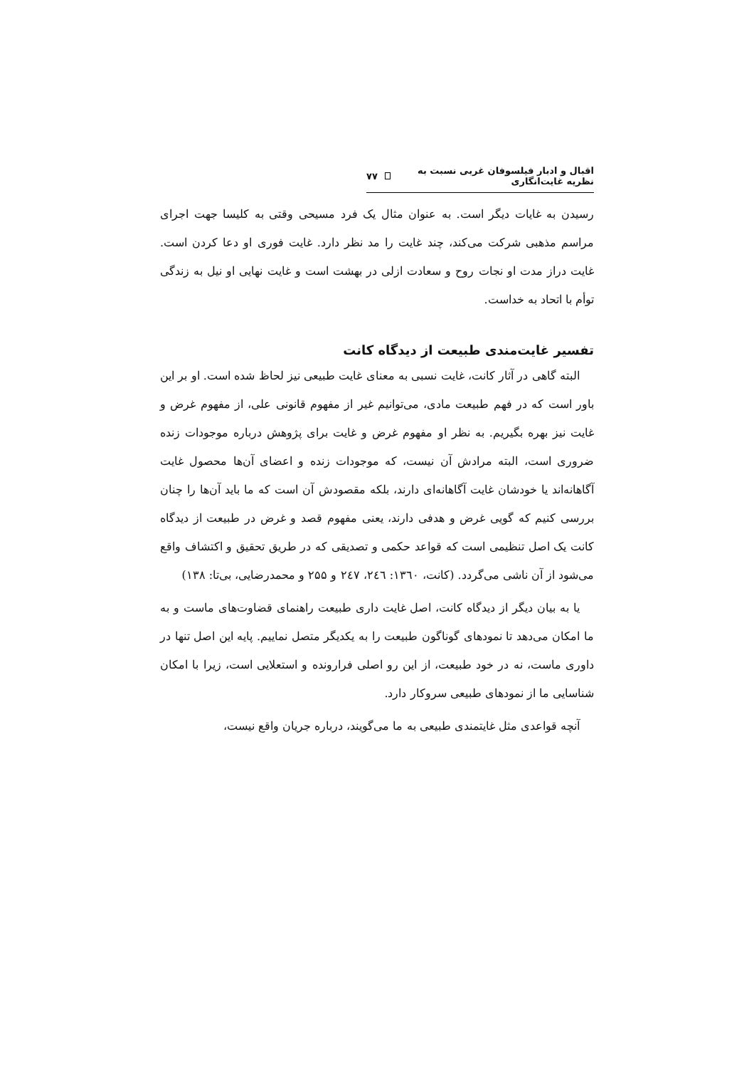اقبال و ادبار فیلسوفان غربی نسبت به نظریه غایت‌انگاری ۷۷
رسیدن به غایات دیگر است. به عنوان مثال یک فرد مسیحی وقتی به کلیسا جهت اجرای مراسم مذهبی شرکت می‌کند، چند غایت را مد نظر دارد. غایت فوری او دعا کردن است. غایت دراز مدت او نجات روح و سعادت ازلی در بهشت است و غایت نهایی او نیل به زندگی توأم با اتحاد به خداست.
تفسیر غایت‌مندی طبیعت از دیدگاه کانت
البته گاهی در آثار کانت، غایت نسبی به معنای غایت طبیعی نیز لحاظ شده است. او بر این باور است که در فهم طبیعت مادی، می‌توانیم غیر از مفهوم قانونی علی، از مفهوم غرض و غایت نیز بهره بگیریم. به نظر او مفهوم غرض و غایت برای پژوهش درباره موجودات زنده ضروری است، البته مرادش آن نیست، که موجودات زنده و اعضای آن‌ها محصول غایت آگاهانه‌اند یا خودشان غایت آگاهانه‌ای دارند، بلکه مقصودش آن است که ما باید آن‌ها را چنان بررسی کنیم که گویی غرض و هدفی دارند، یعنی مفهوم قصد و غرض در طبیعت از دیدگاه کانت یک اصل تنظیمی است که قواعد حکمی و تصدیقی که در طریق تحقیق و اکتشاف واقع می‌شود از آن ناشی می‌گردد. (کانت، ۱۳٦۰: ۲٤٦، ۲٤۷ و ۲۵۵ و محمدرضایی، بی‌تا: ۱۳۸)
یا به بیان دیگر از دیدگاه کانت، اصل غایت داری طبیعت راهنمای قضاوت‌های ماست و به ما امکان می‌دهد تا نمودهای گوناگون طبیعت را به یکدیگر متصل نماییم. پایه این اصل تنها در داوری ماست، نه در خود طبیعت، از این رو اصلی فرارونده و استعلایی است، زیرا با امکان شناسایی ما از نمودهای طبیعی سروکار دارد.
آنچه قواعدی مثل غایتمندی طبیعی به ما می‌گویند، درباره جریان واقع نیست،